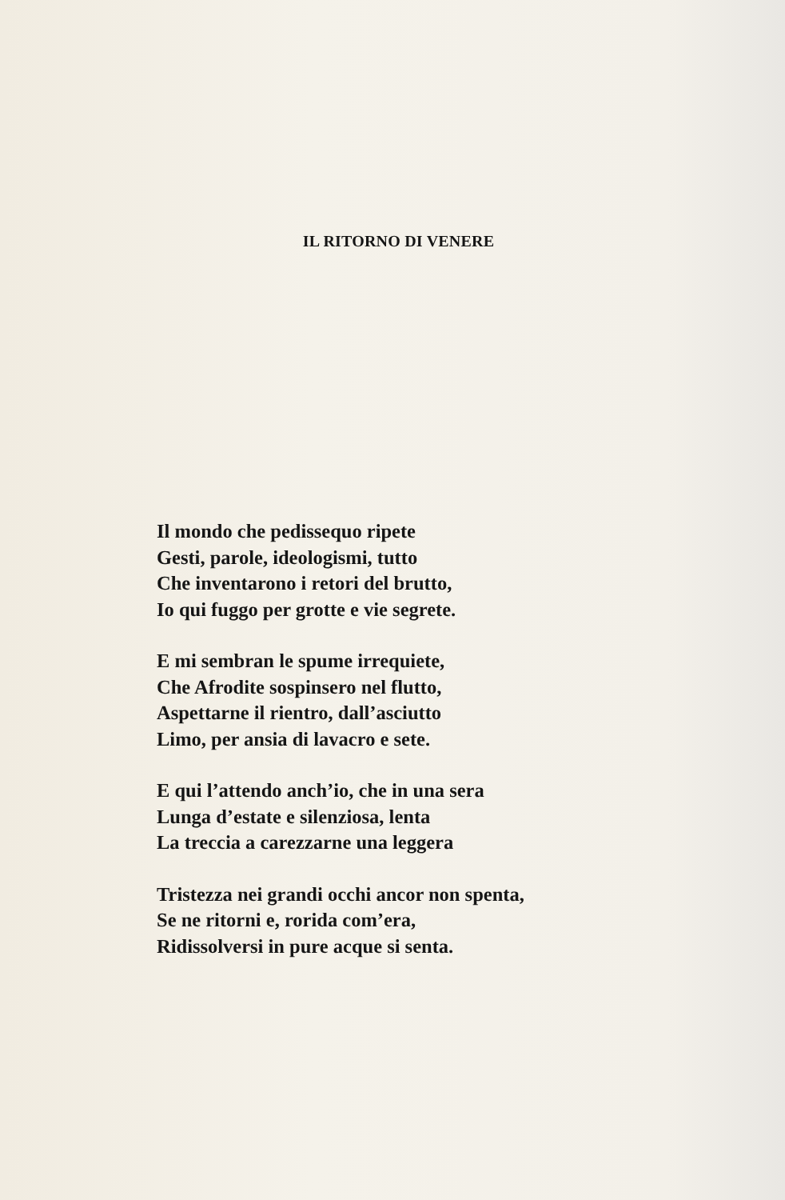IL RITORNO DI VENERE
Il mondo che pedissequo ripete
Gesti, parole, ideologismi, tutto
Che inventarono i retori del brutto,
Io qui fuggo per grotte e vie segrete.
E mi sembran le spume irrequiete,
Che Afrodite sospinsero nel flutto,
Aspettarne il rientro, dall’asciutto
Limo, per ansia di lavacro e sete.
E qui l’attendo anch’io, che in una sera
Lunga d’estate e silenziosa, lenta
La treccia a carezzarne una leggera
Tristezza nei grandi occhi ancor non spenta,
Se ne ritorni e, rorida com’era,
Ridissolversi in pure acque si senta.